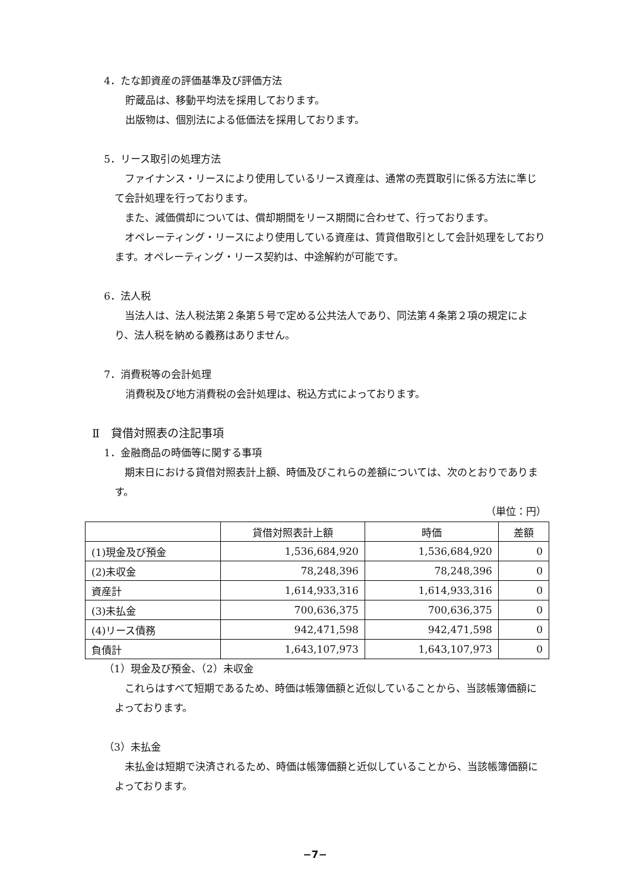4．たな卸資産の評価基準及び評価方法
貯蔵品は、移動平均法を採用しております。
出版物は、個別法による低価法を採用しております。
5．リース取引の処理方法
ファイナンス・リースにより使用しているリース資産は、通常の売買取引に係る方法に準じて会計処理を行っております。
また、減価償却については、償却期間をリース期間に合わせて、行っております。
オペレーティング・リースにより使用している資産は、賃貸借取引として会計処理をしております。オペレーティング・リース契約は、中途解約が可能です。
6．法人税
当法人は、法人税法第２条第５号で定める公共法人であり、同法第４条第２項の規定により、法人税を納める義務はありません。
7．消費税等の会計処理
消費税及び地方消費税の会計処理は、税込方式によっております。
Ⅱ　貸借対照表の注記事項
1．金融商品の時価等に関する事項
期末日における貸借対照表計上額、時価及びこれらの差額については、次のとおりであります。
（単位：円）
| | 貸借対照表計上額 | 時価 | 差額 |
| --- | --- | --- | --- |
| (1)現金及び預金 | 1,536,684,920 | 1,536,684,920 | 0 |
| (2)未収金 | 78,248,396 | 78,248,396 | 0 |
| 資産計 | 1,614,933,316 | 1,614,933,316 | 0 |
| (3)未払金 | 700,636,375 | 700,636,375 | 0 |
| (4)リース債務 | 942,471,598 | 942,471,598 | 0 |
| 負債計 | 1,643,107,973 | 1,643,107,973 | 0 |
（1）現金及び預金、（2）未収金
これらはすべて短期であるため、時価は帳簿価額と近似していることから、当該帳簿価額によっております。
（3）未払金
未払金は短期で決済されるため、時価は帳簿価額と近似していることから、当該帳簿価額によっております。
−7−